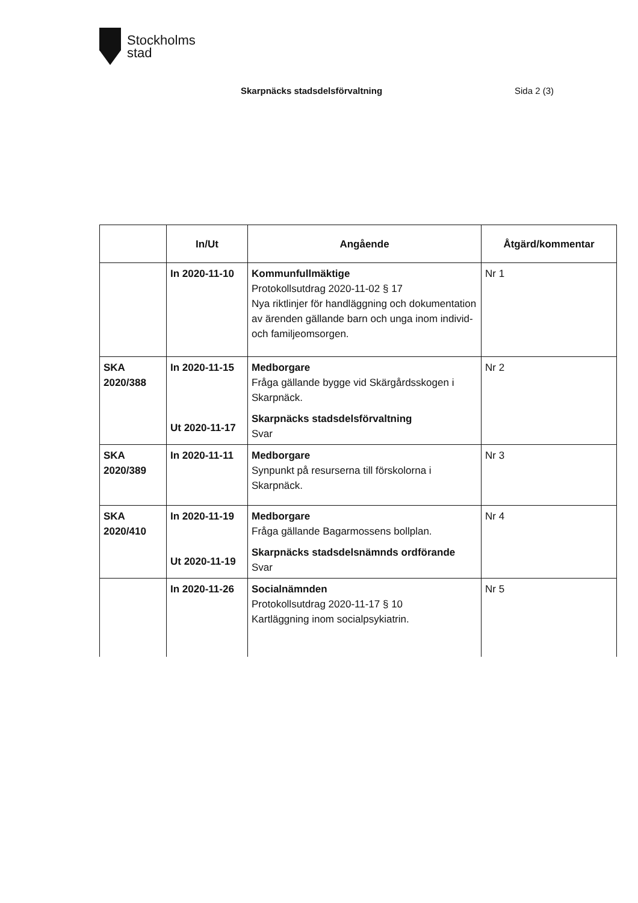Stockholms
stad
Skarpnäcks stadsdelsförvaltning
Sida 2 (3)
| | In/Ut | Angående | Åtgärd/kommentar |
| --- | --- | --- | --- |
| | In 2020-11-10 | Kommunfullmäktige Protokollsutdrag 2020-11-02 § 17 Nya riktlinjer för handläggning och dokumentation av ärenden gällande barn och unga inom individ- och familjeomsorgen. | Nr 1 |
| SKA 2020/388 | In 2020-11-15 Ut 2020-11-17 | Medborgare Fråga gällande bygge vid Skärgårdsskogen i Skarpnäck. Skarpnäcks stadsdelsförvaltning Svar | Nr 2 |
| SKA 2020/389 | In 2020-11-11 | Medborgare Synpunkt på resurserna till förskolorna i Skarpnäck. | Nr 3 |
| SKA 2020/410 | In 2020-11-19 Ut 2020-11-19 | Medborgare Fråga gällande Bagarmossens bollplan. Skarpnäcks stadsdelsnämnds ordförande Svar | Nr 4 |
| | In 2020-11-26 | Socialnämnden Protokollsutdrag 2020-11-17 § 10 Kartläggning inom socialpsykiatrin. | Nr 5 |